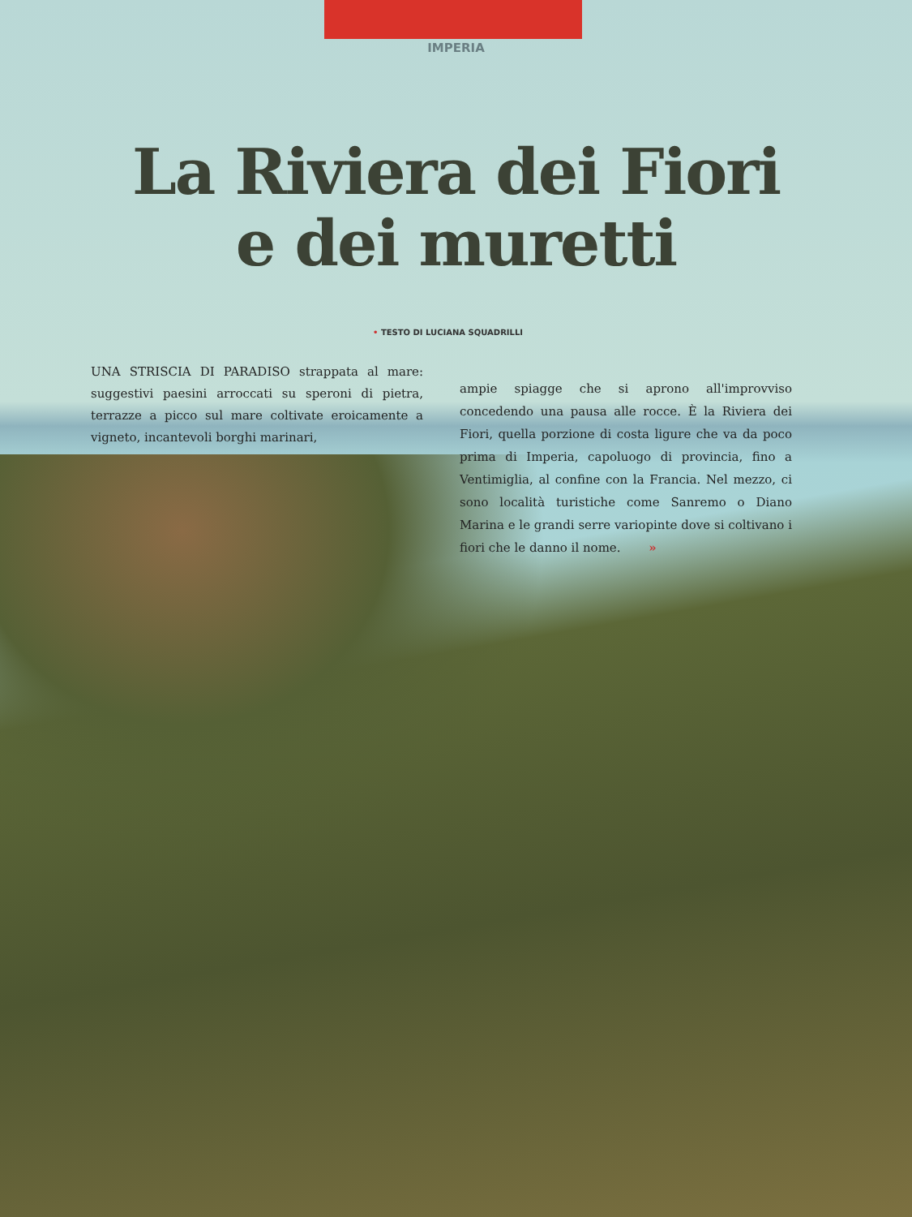IMPERIA
La Riviera dei Fiori
e dei muretti
• TESTO DI LUCIANA SQUADRILLI
UNA STRISCIA DI PARADISO strappata al mare: suggestivi paesini arroccati su speroni di pietra, terrazze a picco sul mare coltivate eroicamente a vigneto, incantevoli borghi marinari,
ampie spiagge che si aprono all'improvviso concedendo una pausa alle rocce. È la Riviera dei Fiori, quella porzione di costa ligure che va da poco prima di Imperia, capoluogo di provincia, fino a Ventimiglia, al confine con la Francia. Nel mezzo, ci sono località turistiche come Sanremo o Diano Marina e le grandi serre variopinte dove si coltivano i fiori che le danno il nome. »